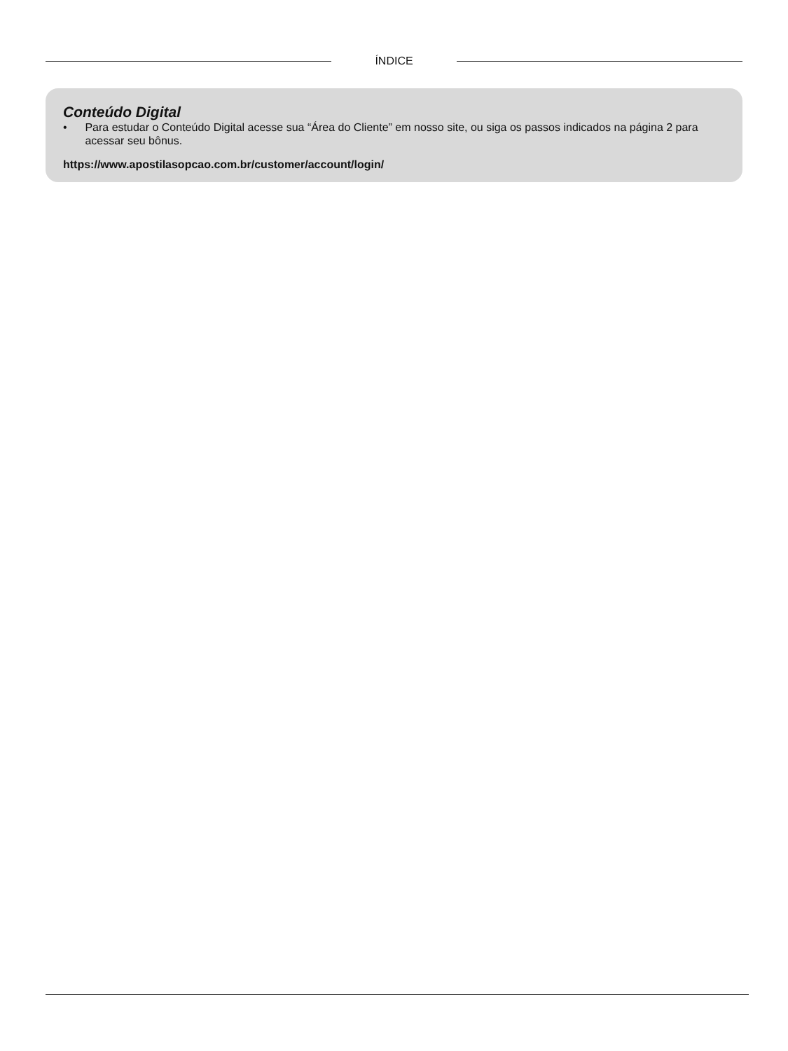ÍNDICE
Conteúdo Digital
• Para estudar o Conteúdo Digital acesse sua “Área do Cliente” em nosso site, ou siga os passos indicados na página 2 para acessar seu bônus.
https://www.apostilasopcao.com.br/customer/account/login/